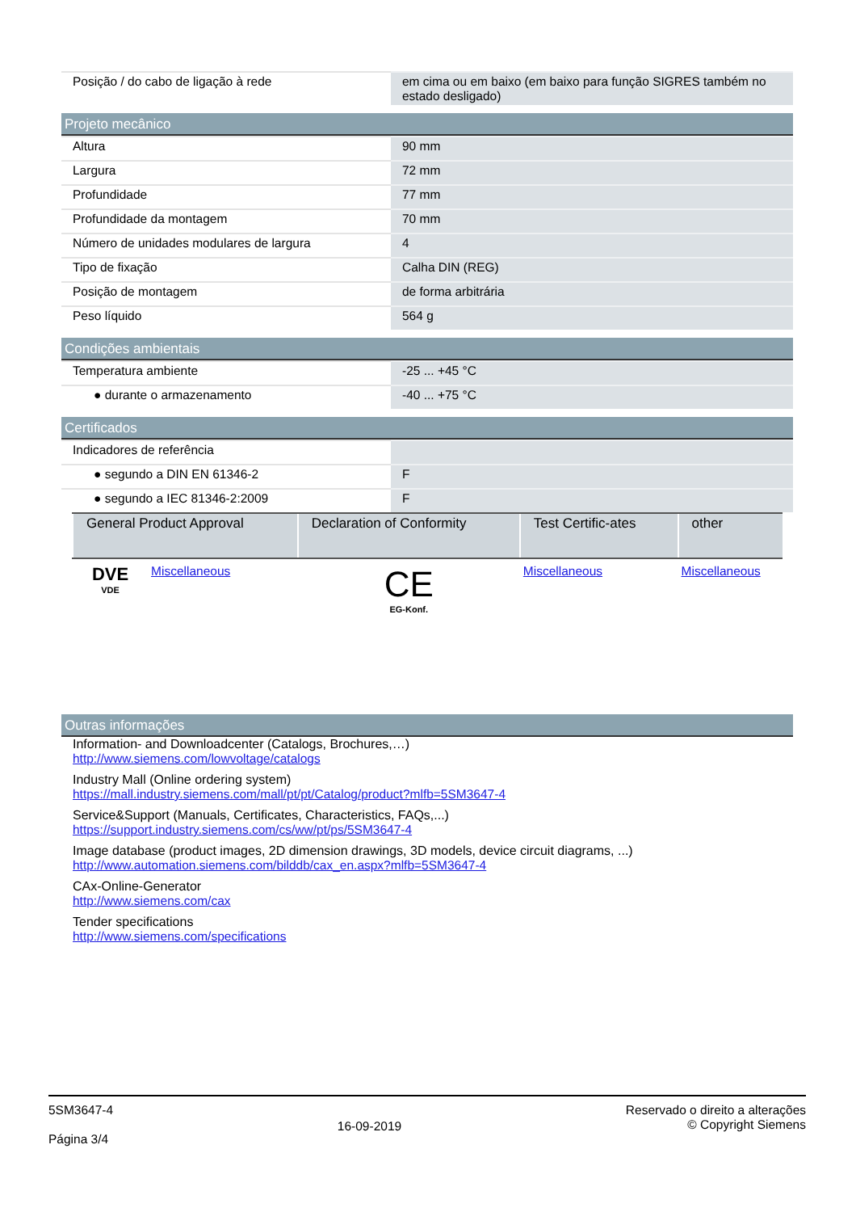| Posição / do cabo de ligação à rede | em cima ou em baixo (em baixo para função SIGRES também no estado desligado) |
Projeto mecânico
| Altura | 90 mm |
| Largura | 72 mm |
| Profundidade | 77 mm |
| Profundidade da montagem | 70 mm |
| Número de unidades modulares de largura | 4 |
| Tipo de fixação | Calha DIN (REG) |
| Posição de montagem | de forma arbitrária |
| Peso líquido | 564 g |
Condições ambientais
| Temperatura ambiente | -25 ... +45 °C |
| ● durante o armazenamento | -40 ... +75 °C |
Certificados
| Indicadores de referência | |
| ● segundo a DIN EN 61346-2 | F |
| ● segundo a IEC 81346-2:2009 | F |
| General Product Approval | | Declaration of Conformity | Test Certific-ates | other |
| --- | --- | --- | --- | --- |
| DVE VDE | Miscellaneous | CE EG-Konf. | Miscellaneous | Miscellaneous |
Outras informações
Information- and Downloadcenter (Catalogs, Brochures,…)
http://www.siemens.com/lowvoltage/catalogs
Industry Mall (Online ordering system)
https://mall.industry.siemens.com/mall/pt/pt/Catalog/product?mlfb=5SM3647-4
Service&Support (Manuals, Certificates, Characteristics, FAQs,...)
https://support.industry.siemens.com/cs/ww/pt/ps/5SM3647-4
Image database (product images, 2D dimension drawings, 3D models, device circuit diagrams, ...)
http://www.automation.siemens.com/bilddb/cax_en.aspx?mlfb=5SM3647-4
CAx-Online-Generator
http://www.siemens.com/cax
Tender specifications
http://www.siemens.com/specifications
5SM3647-4
Página 3/4
16-09-2019
Reservado o direito a alterações
© Copyright Siemens